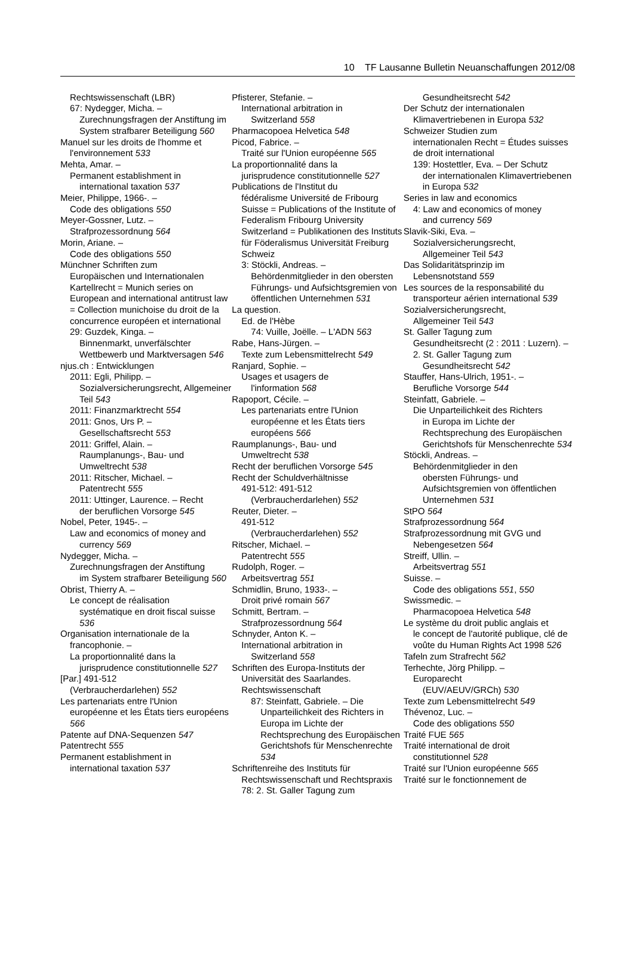10 TF Lausanne Bulletin Neuanschaffungen 2012/08
Rechtswissenschaft (LBR)
67: Nydegger, Micha. –
Zurechnungsfragen der Anstiftung im System strafbarer Beteiligung 560
Manuel sur les droits de l'homme et
l'environnement 533
Mehta, Amar. –
Permanent establishment in
international taxation 537
Meier, Philippe, 1966-. –
Code des obligations 550
Meyer-Gossner, Lutz. –
Strafprozessordnung 564
Morin, Ariane. –
Code des obligations 550
Münchner Schriften zum
Europäischen und Internationalen Kartellrecht = Munich series on European and international antitrust law = Collection munichoise du droit de la concurrence européen et international
29: Guzdek, Kinga. –
Binnenmarkt, unverfälschter Wettbewerb und Marktversagen 546
njus.ch : Entwicklungen
2011: Egli, Philipp. –
Sozialversicherungsrecht, Allgemeiner Teil 543
2011: Finanzmarktrecht 554
2011: Gnos, Urs P. –
Gesellschaftsrecht 553
2011: Griffel, Alain. –
Raumplanungs-, Bau- und Umweltrecht 538
2011: Ritscher, Michael. –
Patentrecht 555
2011: Uttinger, Laurence. – Recht
der beruflichen Vorsorge 545
Nobel, Peter, 1945-. –
Law and economics of money and
currency 569
Nydegger, Micha. –
Zurechnungsfragen der Anstiftung
im System strafbarer Beteiligung 560
Obrist, Thierry A. –
Le concept de réalisation
systématique en droit fiscal suisse 536
Organisation internationale de la
francophonie. –
La proportionnalité dans la
jurisprudence constitutionnelle 527
[Par.] 491-512
(Verbraucherdarlehen) 552
Les partenariats entre l'Union
européenne et les États tiers européens 566
Patente auf DNA-Sequenzen 547
Patentrecht 555
Permanent establishment in
international taxation 537
Pfisterer, Stefanie. –
International arbitration in
Switzerland 558
Pharmacopoea Helvetica 548
Picod, Fabrice. –
Traité sur l'Union européenne 565
La proportionnalité dans la
jurisprudence constitutionnelle 527
Publications de l'Institut du
fédéralisme Université de Fribourg Suisse = Publications of the Institute of Federalism Fribourg University Switzerland = Publikationen des Instituts für Föderalismus Universität Freiburg Schweiz
3: Stöckli, Andreas. –
Behördenmitglieder in den obersten Führungs- und Aufsichtsgremien von öffentlichen Unternehmen 531
La question.
Ed. de l'Hèbe
74: Vuille, Joëlle. – L'ADN 563
Rabe, Hans-Jürgen. –
Texte zum Lebensmittelrecht 549
Ranjard, Sophie. –
Usages et usagers de
l'information 568
Rapoport, Cécile. –
Les partenariats entre l'Union
européenne et les États tiers européens 566
Raumplanungs-, Bau- und
Umweltrecht 538
Recht der beruflichen Vorsorge 545
Recht der Schuldverhältnisse
491-512: 491-512
(Verbraucherdarlehen) 552
Reuter, Dieter. –
491-512
(Verbraucherdarlehen) 552
Ritscher, Michael. –
Patentrecht 555
Rudolph, Roger. –
Arbeitsvertrag 551
Schmidlin, Bruno, 1933-. –
Droit privé romain 567
Schmitt, Bertram. –
Strafprozessordnung 564
Schnyder, Anton K. –
International arbitration in
Switzerland 558
Schriften des Europa-Instituts der
Universität des Saarlandes. Rechtswissenschaft
87: Steinfatt, Gabriele. – Die
Unparteilichkeit des Richters in Europa im Lichte der Rechtsprechung des Europäischen Gerichtshofs für Menschenrechte 534
Schriftenreihe des Instituts für
Rechtswissenschaft und Rechtspraxis
78: 2. St. Galler Tagung zum
Gesundheitsrecht 542
Der Schutz der internationalen
Klimavertriebenen in Europa 532
Schweizer Studien zum
internationalen Recht = Études suisses de droit international
139: Hostettler, Eva. – Der Schutz
der internationalen Klimavertriebenen in Europa 532
Series in law and economics
4: Law and economics of money
and currency 569
Slavik-Siki, Eva. –
Sozialversicherungsrecht,
Allgemeiner Teil 543
Das Solidaritätsprinzip im
Lebensnotstand 559
Les sources de la responsabilité du
transporteur aérien international 539
Sozialversicherungsrecht,
Allgemeiner Teil 543
St. Galler Tagung zum
Gesundheitsrecht (2 : 2011 : Luzern). –
2. St. Galler Tagung zum
Gesundheitsrecht 542
Stauffer, Hans-Ulrich, 1951-. –
Berufliche Vorsorge 544
Steinfatt, Gabriele. –
Die Unparteilichkeit des Richters
in Europa im Lichte der Rechtsprechung des Europäischen Gerichtshofs für Menschenrechte 534
Stöckli, Andreas. –
Behördenmitglieder in den
obersten Führungs- und Aufsichtsgremien von öffentlichen Unternehmen 531
StPO 564
Strafprozessordnung 564
Strafprozessordnung mit GVG und
Nebengesetzen 564
Streiff, Ullin. –
Arbeitsvertrag 551
Suisse. –
Code des obligations 551, 550
Swissmedic. –
Pharmacopoea Helvetica 548
Le système du droit public anglais et
le concept de l'autorité publique, clé de voûte du Human Rights Act 1998 526
Tafeln zum Strafrecht 562
Terhechte, Jörg Philipp. –
Europarecht
(EUV/AEUV/GRCh) 530
Texte zum Lebensmittelrecht 549
Thévenoz, Luc. –
Code des obligations 550
Traité FUE 565
Traité international de droit
constitutionnel 528
Traité sur l'Union européenne 565
Traité sur le fonctionnement de